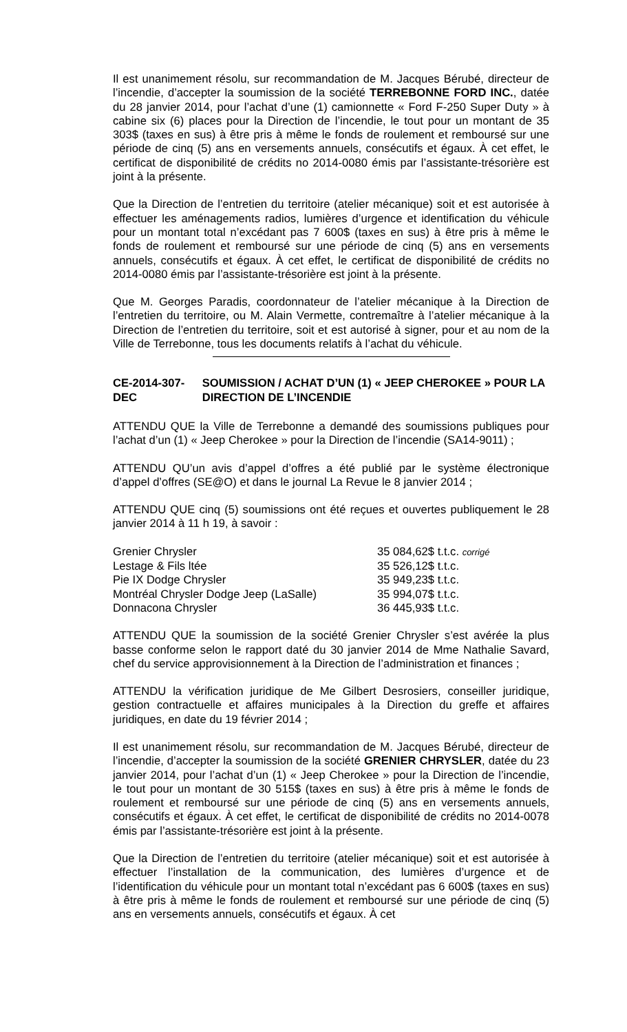Il est unanimement résolu, sur recommandation de M. Jacques Bérubé, directeur de l’incendie, d’accepter la soumission de la société TERREBONNE FORD INC., datée du 28 janvier 2014, pour l’achat d’une (1) camionnette « Ford F-250 Super Duty » à cabine six (6) places pour la Direction de l’incendie, le tout pour un montant de 35 303$ (taxes en sus) à être pris à même le fonds de roulement et remboursé sur une période de cinq (5) ans en versements annuels, consécutifs et égaux. À cet effet, le certificat de disponibilité de crédits no 2014-0080 émis par l’assistante-trésorière est joint à la présente.
Que la Direction de l’entretien du territoire (atelier mécanique) soit et est autorisée à effectuer les aménagements radios, lumières d’urgence et identification du véhicule pour un montant total n’excédant pas 7 600$ (taxes en sus) à être pris à même le fonds de roulement et remboursé sur une période de cinq (5) ans en versements annuels, consécutifs et égaux. À cet effet, le certificat de disponibilité de crédits no 2014-0080 émis par l’assistante-trésorière est joint à la présente.
Que M. Georges Paradis, coordonnateur de l’atelier mécanique à la Direction de l’entretien du territoire, ou M. Alain Vermette, contremaître à l’atelier mécanique à la Direction de l’entretien du territoire, soit et est autorisé à signer, pour et au nom de la Ville de Terrebonne, tous les documents relatifs à l’achat du véhicule.
CE-2014-307-DEC SOUMISSION / ACHAT D’UN (1) « JEEP CHEROKEE » POUR LA DIRECTION DE L’INCENDIE
ATTENDU QUE la Ville de Terrebonne a demandé des soumissions publiques pour l’achat d’un (1) « Jeep Cherokee » pour la Direction de l’incendie (SA14-9011) ;
ATTENDU QU’un avis d’appel d’offres a été publié par le système électronique d’appel d’offres (SE@O) et dans le journal La Revue le 8 janvier 2014 ;
ATTENDU QUE cinq (5) soumissions ont été reçues et ouvertes publiquement le 28 janvier 2014 à 11 h 19, à savoir :
| Grenier Chrysler | 35 084,62$ t.t.c. corrigé |
| Lestage & Fils ltée | 35 526,12$ t.t.c. |
| Pie IX Dodge Chrysler | 35 949,23$ t.t.c. |
| Montréal Chrysler Dodge Jeep (LaSalle) | 35 994,07$ t.t.c. |
| Donnacona Chrysler | 36 445,93$ t.t.c. |
ATTENDU QUE la soumission de la société Grenier Chrysler s’est avérée la plus basse conforme selon le rapport daté du 30 janvier 2014 de Mme Nathalie Savard, chef du service approvisionnement à la Direction de l’administration et finances ;
ATTENDU la vérification juridique de Me Gilbert Desrosiers, conseiller juridique, gestion contractuelle et affaires municipales à la Direction du greffe et affaires juridiques, en date du 19 février 2014 ;
Il est unanimement résolu, sur recommandation de M. Jacques Bérubé, directeur de l’incendie, d’accepter la soumission de la société GRENIER CHRYSLER, datée du 23 janvier 2014, pour l’achat d’un (1) « Jeep Cherokee » pour la Direction de l’incendie, le tout pour un montant de 30 515$ (taxes en sus) à être pris à même le fonds de roulement et remboursé sur une période de cinq (5) ans en versements annuels, consécutifs et égaux. À cet effet, le certificat de disponibilité de crédits no 2014-0078 émis par l’assistante-trésorière est joint à la présente.
Que la Direction de l’entretien du territoire (atelier mécanique) soit et est autorisée à effectuer l’installation de la communication, des lumières d’urgence et de l’identification du véhicule pour un montant total n’excédant pas 6 600$ (taxes en sus) à être pris à même le fonds de roulement et remboursé sur une période de cinq (5) ans en versements annuels, consécutifs et égaux. À cet